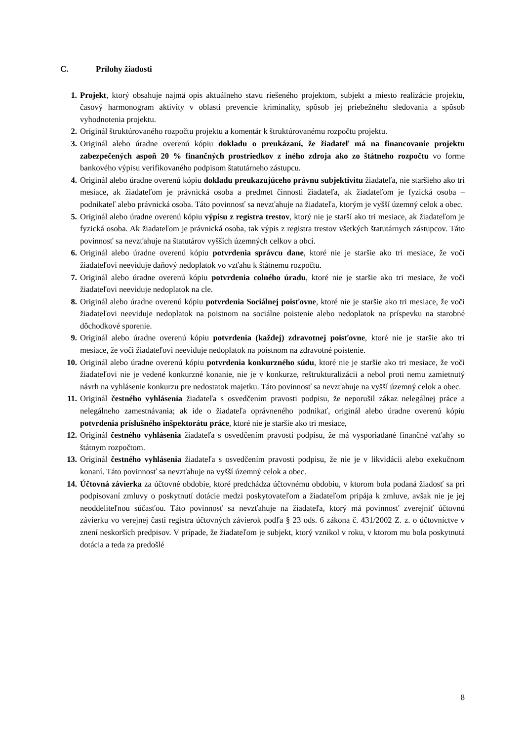C. Prílohy žiadosti
1. Projekt, ktorý obsahuje najmä opis aktuálneho stavu riešeného projektom, subjekt a miesto realizácie projektu, časový harmonogram aktivity v oblasti prevencie kriminality, spôsob jej priebežného sledovania a spôsob vyhodnotenia projektu.
2. Originál štruktúrovaného rozpočtu projektu a komentár k štruktúrovanému rozpočtu projektu.
3. Originál alebo úradne overenú kópiu dokladu o preukázaní, že žiadateľ má na financovanie projektu zabezpečených aspoň 20 % finančných prostriedkov z iného zdroja ako zo štátneho rozpočtu vo forme bankového výpisu verifikovaného podpisom štatutárneho zástupcu.
4. Originál alebo úradne overenú kópiu dokladu preukazujúceho právnu subjektivitu žiadateľa, nie staršieho ako tri mesiace, ak žiadateľom je právnická osoba a predmet činnosti žiadateľa, ak žiadateľom je fyzická osoba – podnikateľ alebo právnická osoba. Táto povinnosť sa nevzťahuje na žiadateľa, ktorým je vyšší územný celok a obec.
5. Originál alebo úradne overenú kópiu výpisu z registra trestov, ktorý nie je starší ako tri mesiace, ak žiadateľom je fyzická osoba. Ak žiadateľom je právnická osoba, tak výpis z registra trestov všetkých štatutárnych zástupcov. Táto povinnosť sa nevzťahuje na štatutárov vyšších územných celkov a obcí.
6. Originál alebo úradne overenú kópiu potvrdenia správcu dane, ktoré nie je staršie ako tri mesiace, že voči žiadateľovi neeviduje daňový nedoplatok vo vzťahu k štátnemu rozpočtu.
7. Originál alebo úradne overenú kópiu potvrdenia colného úradu, ktoré nie je staršie ako tri mesiace, že voči žiadateľovi neeviduje nedoplatok na cle.
8. Originál alebo úradne overenú kópiu potvrdenia Sociálnej poisťovne, ktoré nie je staršie ako tri mesiace, že voči žiadateľovi neeviduje nedoplatok na poistnom na sociálne poistenie alebo nedoplatok na príspevku na starobné dôchodkové sporenie.
9. Originál alebo úradne overenú kópiu potvrdenia (každej) zdravotnej poisťovne, ktoré nie je staršie ako tri mesiace, že voči žiadateľovi neeviduje nedoplatok na poistnom na zdravotné poistenie.
10. Originál alebo úradne overenú kópiu potvrdenia konkurzného súdu, ktoré nie je staršie ako tri mesiace, že voči žiadateľovi nie je vedené konkurzné konanie, nie je v konkurze, reštrukturalizácii a nebol proti nemu zamietnutý návrh na vyhlásenie konkurzu pre nedostatok majetku. Táto povinnosť sa nevzťahuje na vyšší územný celok a obec.
11. Originál čestného vyhlásenia žiadateľa s osvedčením pravosti podpisu, že neporušil zákaz nelegálnej práce a nelegálneho zamestnávania; ak ide o žiadateľa oprávneného podnikať, originál alebo úradne overenú kópiu potvrdenia príslušného inšpektorátu práce, ktoré nie je staršie ako tri mesiace,
12. Originál čestného vyhlásenia žiadateľa s osvedčením pravosti podpisu, že má vysporiadané finančné vzťahy so štátnym rozpočtom.
13. Originál čestného vyhlásenia žiadateľa s osvedčením pravosti podpisu, že nie je v likvidácii alebo exekučnom konaní. Táto povinnosť sa nevzťahuje na vyšší územný celok a obec.
14. Účtovná závierka za účtovné obdobie, ktoré predchádza účtovnému obdobiu, v ktorom bola podaná žiadosť sa pri podpisovaní zmluvy o poskytnutí dotácie medzi poskytovateľom a žiadateľom pripája k zmluve, avšak nie je jej neoddeliteľnou súčasťou. Táto povinnosť sa nevzťahuje na žiadateľa, ktorý má povinnosť zverejniť účtovnú závierku vo verejnej časti registra účtovných závierok podľa § 23 ods. 6 zákona č. 431/2002 Z. z. o účtovníctve v znení neskorších predpisov. V prípade, že žiadateľom je subjekt, ktorý vznikol v roku, v ktorom mu bola poskytnutá dotácia a teda za predošlé
8